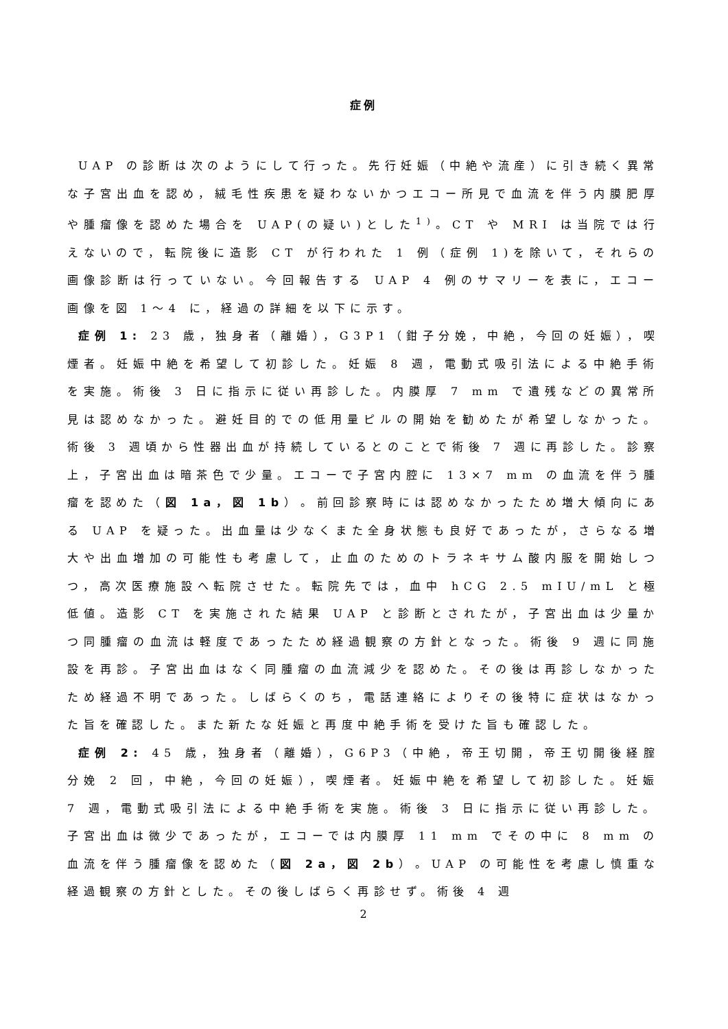症例
UAP の診断は次のようにして行った。先行妊娠（中絶や流産）に引き続く異常な子宮出血を認め，絨毛性疾患を疑わないかつエコー所見で血流を伴う内膜肥厚や腫瘤像を認めた場合を UAP(の疑い)とした<sup>1)</sup>。CT や MRI は当院では行えないので，転院後に造影 CT が行われた 1 例（症例 1)を除いて，それらの画像診断は行っていない。今回報告する UAP 4 例のサマリーを表に，エコー画像を図 1～4 に，経過の詳細を以下に示す。
症例 1: 23 歳，独身者（離婚），G3P1（鉗子分娩，中絶，今回の妊娠），喫煙者。妊娠中絶を希望して初診した。妊娠 8 週，電動式吸引法による中絶手術を実施。術後 3 日に指示に従い再診した。内膜厚 7 mm で遺残などの異常所見は認めなかった。避妊目的での低用量ピルの開始を勧めたが希望しなかった。術後 3 週頃から性器出血が持続しているとのことで術後 7 週に再診した。診察上，子宮出血は暗茶色で少量。エコーで子宮内腔に 13×7 mm の血流を伴う腫瘤を認めた（図 1a，図 1b）。前回診察時には認めなかったため増大傾向にある UAP を疑った。出血量は少なくまた全身状態も良好であったが，さらなる増大や出血増加の可能性も考慮して，止血のためのトラネキサム酸内服を開始しつつ，高次医療施設へ転院させた。転院先では，血中 hCG 2.5 mIU/mL と極低値。造影 CT を実施された結果 UAP と診断とされたが，子宮出血は少量かつ同腫瘤の血流は軽度であったため経過観察の方針となった。術後 9 週に同施設を再診。子宮出血はなく同腫瘤の血流減少を認めた。その後は再診しなかったため経過不明であった。しばらくのち，電話連絡によりその後特に症状はなかった旨を確認した。また新たな妊娠と再度中絶手術を受けた旨も確認した。
症例 2: 45 歳，独身者（離婚），G6P3（中絶，帝王切開，帝王切開後経腟分娩 2 回，中絶，今回の妊娠），喫煙者。妊娠中絶を希望して初診した。妊娠 7 週，電動式吸引法による中絶手術を実施。術後 3 日に指示に従い再診した。子宮出血は微少であったが，エコーでは内膜厚 11 mm でその中に 8 mm の血流を伴う腫瘤像を認めた（図 2a，図 2b）。UAP の可能性を考慮し慎重な経過観察の方針とした。その後しばらく再診せず。術後 4 週
2